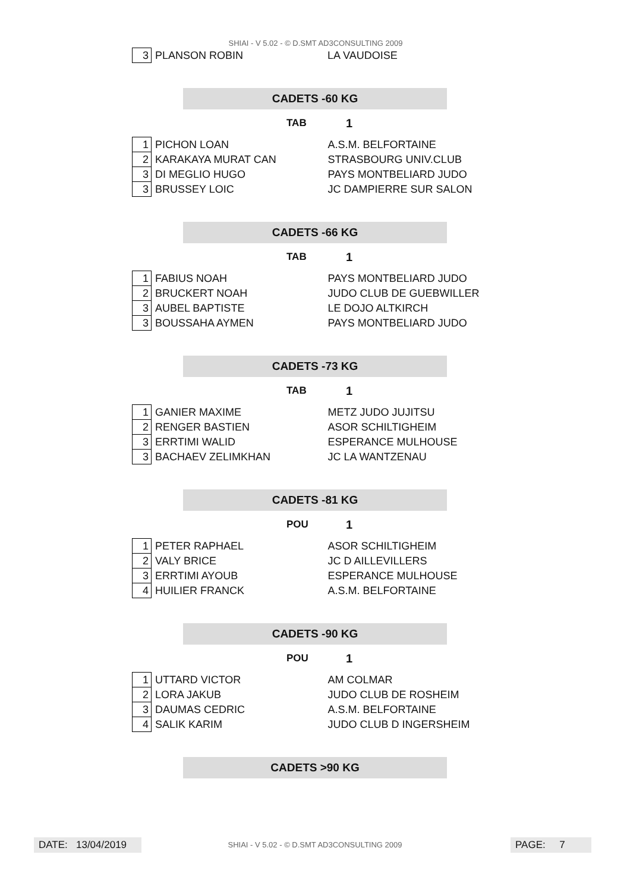SHIAI - V 5.02 - © D.SMT AD3CONSULTING 2009
| 3 | PLANSON ROBIN | LA VAUDOISE |
CADETS -60 KG
TAB 1
| 1 | PICHON LOAN | A.S.M. BELFORTAINE |
| 2 | KARAKAYA MURAT CAN | STRASBOURG UNIV.CLUB |
| 3 | DI MEGLIO HUGO | PAYS MONTBELIARD JUDO |
| 3 | BRUSSEY LOIC | JC DAMPIERRE SUR SALON |
CADETS -66 KG
TAB 1
| 1 | FABIUS NOAH | PAYS MONTBELIARD JUDO |
| 2 | BRUCKERT NOAH | JUDO CLUB DE GUEBWILLER |
| 3 | AUBEL BAPTISTE | LE DOJO ALTKIRCH |
| 3 | BOUSSAHA AYMEN | PAYS MONTBELIARD JUDO |
CADETS -73 KG
TAB 1
| 1 | GANIER MAXIME | METZ JUDO JUJITSU |
| 2 | RENGER BASTIEN | ASOR SCHILTIGHEIM |
| 3 | ERRTIMI WALID | ESPERANCE MULHOUSE |
| 3 | BACHAEV ZELIMKHAN | JC LA WANTZENAU |
CADETS -81 KG
POU 1
| 1 | PETER RAPHAEL | ASOR SCHILTIGHEIM |
| 2 | VALY BRICE | JC D AILLEVILLERS |
| 3 | ERRTIMI AYOUB | ESPERANCE MULHOUSE |
| 4 | HUILIER FRANCK | A.S.M. BELFORTAINE |
CADETS -90 KG
POU 1
| 1 | UTTARD VICTOR | AM COLMAR |
| 2 | LORA JAKUB | JUDO CLUB DE ROSHEIM |
| 3 | DAUMAS CEDRIC | A.S.M. BELFORTAINE |
| 4 | SALIK KARIM | JUDO CLUB D INGERSHEIM |
CADETS >90 KG
DATE: 13/04/2019
SHIAI - V 5.02 - © D.SMT AD3CONSULTING 2009 PAGE: 7